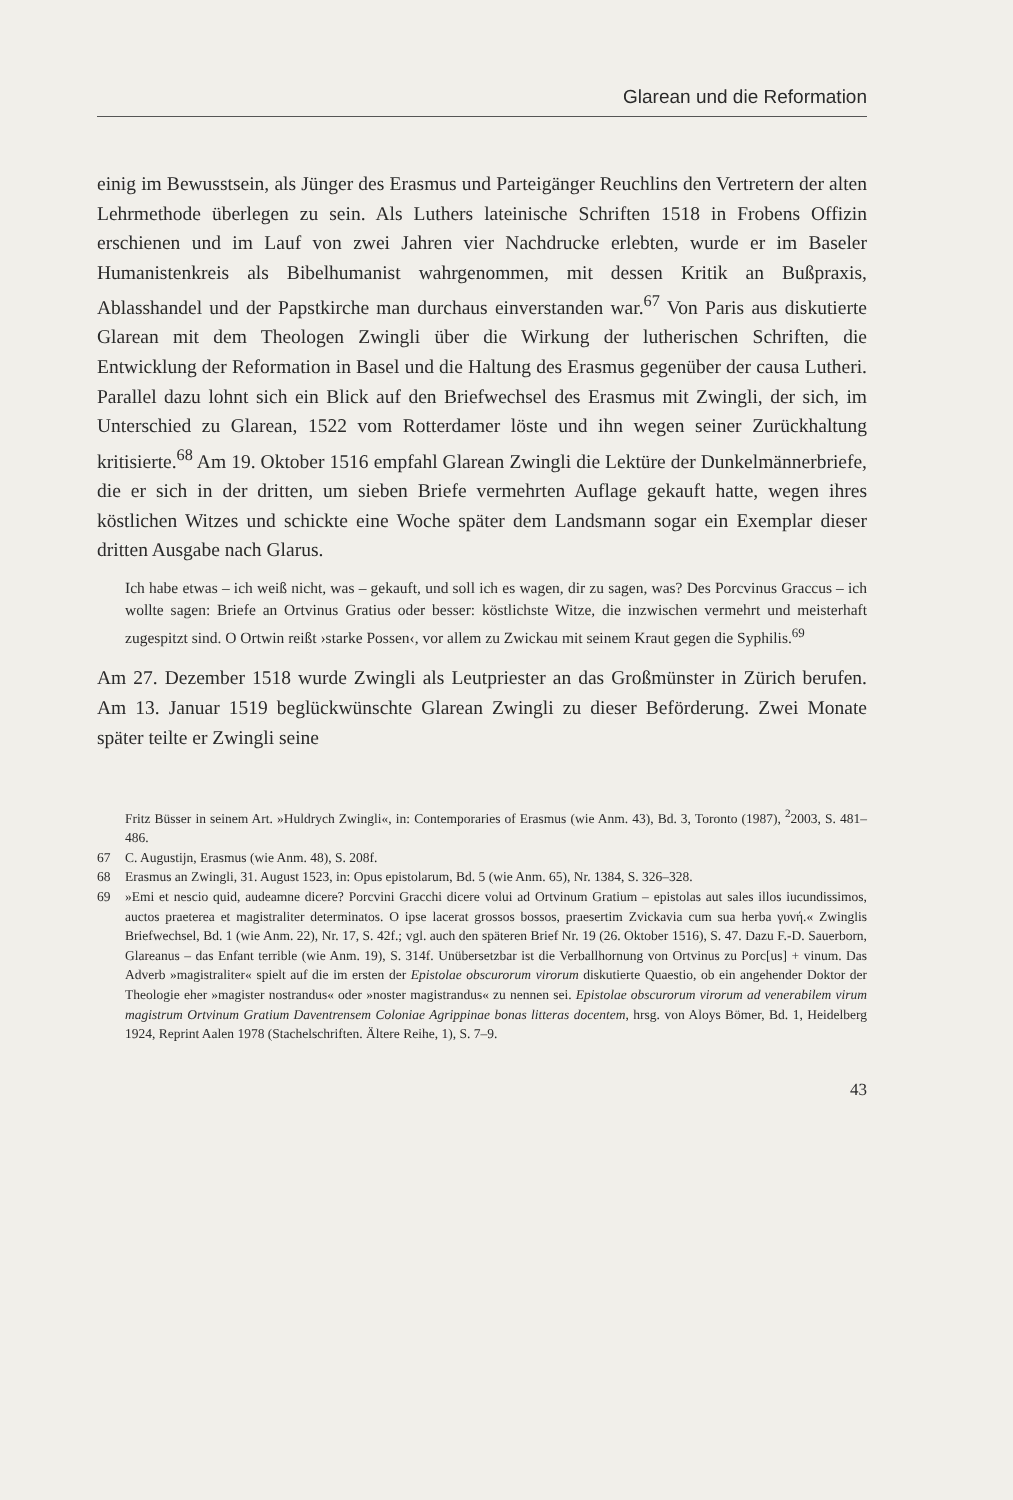Glarean und die Reformation
einig im Bewusstsein, als Jünger des Erasmus und Parteigänger Reuchlins den Vertretern der alten Lehrmethode überlegen zu sein. Als Luthers lateinische Schriften 1518 in Frobens Offizin erschienen und im Lauf von zwei Jahren vier Nachdrucke erlebten, wurde er im Baseler Humanistenkreis als Bibelhumanist wahrgenommen, mit dessen Kritik an Bußpraxis, Ablasshandel und der Papstkirche man durchaus einverstanden war.<sup>67</sup> Von Paris aus diskutierte Glarean mit dem Theologen Zwingli über die Wirkung der lutherischen Schriften, die Entwicklung der Reformation in Basel und die Haltung des Erasmus gegenüber der causa Lutheri. Parallel dazu lohnt sich ein Blick auf den Briefwechsel des Erasmus mit Zwingli, der sich, im Unterschied zu Glarean, 1522 vom Rotterdamer löste und ihn wegen seiner Zurückhaltung kritisierte.<sup>68</sup> Am 19. Oktober 1516 empfahl Glarean Zwingli die Lektüre der Dunkelmännerbriefe, die er sich in der dritten, um sieben Briefe vermehrten Auflage gekauft hatte, wegen ihres köstlichen Witzes und schickte eine Woche später dem Landsmann sogar ein Exemplar dieser dritten Ausgabe nach Glarus.
Ich habe etwas – ich weiß nicht, was – gekauft, und soll ich es wagen, dir zu sagen, was? Des Porcvinus Graccus – ich wollte sagen: Briefe an Ortvinus Gratius oder besser: köstlichste Witze, die inzwischen vermehrt und meisterhaft zugespitzt sind. O Ortwin reißt ›starke Possen‹, vor allem zu Zwickau mit seinem Kraut gegen die Syphilis.<sup>69</sup>
Am 27. Dezember 1518 wurde Zwingli als Leutpriester an das Großmünster in Zürich berufen. Am 13. Januar 1519 beglückwünschte Glarean Zwingli zu dieser Beförderung. Zwei Monate später teilte er Zwingli seine
Fritz Büsser in seinem Art. »Huldrych Zwingli«, in: Contemporaries of Erasmus (wie Anm. 43), Bd. 3, Toronto (1987), <sup>2</sup>2003, S. 481–486.
67 C. Augustijn, Erasmus (wie Anm. 48), S. 208f.
68 Erasmus an Zwingli, 31. August 1523, in: Opus epistolarum, Bd. 5 (wie Anm. 65), Nr. 1384, S. 326–328.
69 »Emi et nescio quid, audeamne dicere? Porcvini Gracchi dicere volui ad Ortvinum Gratium – epistolas aut sales illos iucundissimos, auctos praeterea et magistraliter determinatos. O ipse lacerat grossos bossos, praesertim Zvickavia cum sua herba γυνή.« Zwinglis Briefwechsel, Bd. 1 (wie Anm. 22), Nr. 17, S. 42f.; vgl. auch den späteren Brief Nr. 19 (26. Oktober 1516), S. 47. Dazu F.-D. Sauerborn, Glareanus – das Enfant terrible (wie Anm. 19), S. 314f. Unübersetzbar ist die Verballhornung von Ortvinus zu Porc[us] + vinum. Das Adverb »magistraliter« spielt auf die im ersten der Epistolae obscurorum virorum diskutierte Quaestio, ob ein angehender Doktor der Theologie eher »magister nostrandus« oder »noster magistrandus« zu nennen sei. Epistolae obscurorum virorum ad venerabilem virum magistrum Ortvinum Gratium Daventrensem Coloniae Agrippinae bonas litteras docentem, hrsg. von Aloys Bömer, Bd. 1, Heidelberg 1924, Reprint Aalen 1978 (Stachelschriften. Ältere Reihe, 1), S. 7–9.
43